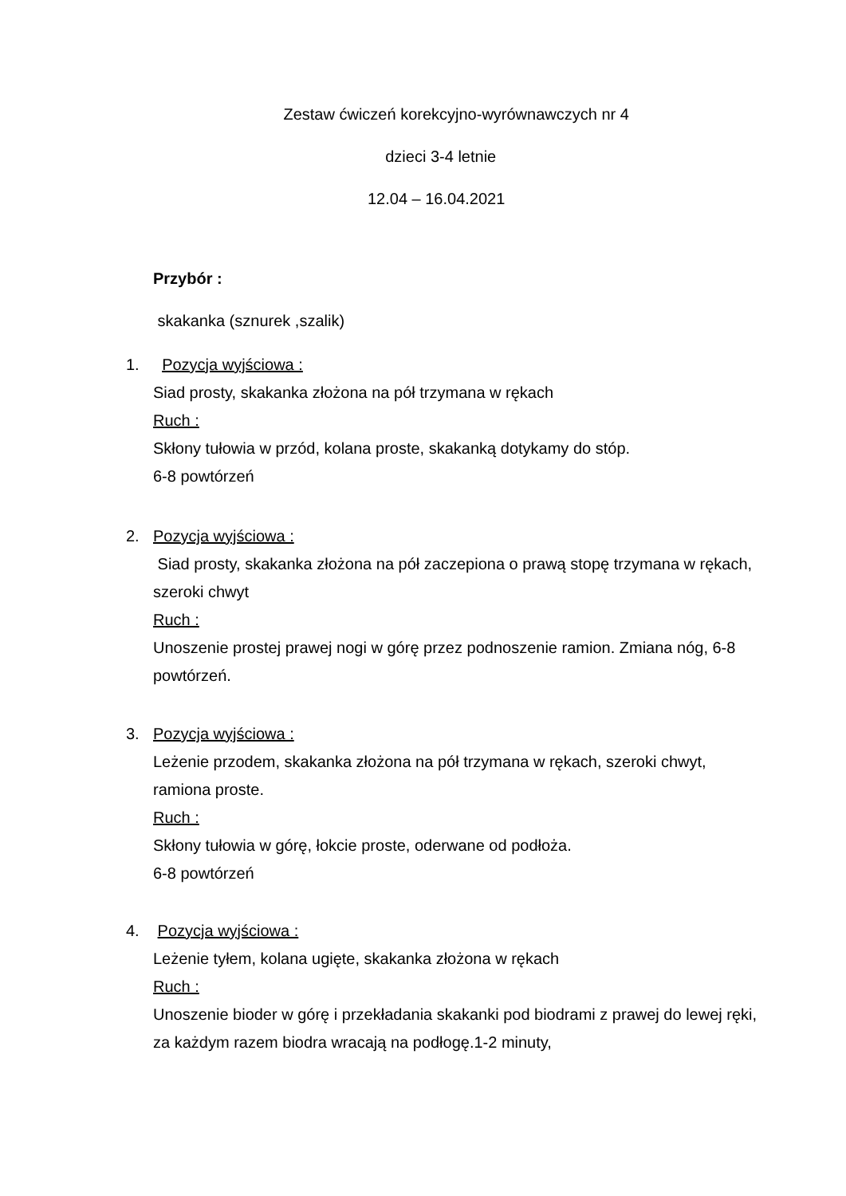Zestaw ćwiczeń korekcyjno-wyrównawczych nr 4
dzieci 3-4 letnie
12.04 – 16.04.2021
Przybór :
skakanka (sznurek ,szalik)
1.
Pozycja wyjściowa :
Siad prosty, skakanka złożona na pół trzymana w rękach
Ruch :
Skłony tułowia w przód, kolana proste, skakanką dotykamy do stóp.
6-8 powtórzeń
2.
Pozycja wyjściowa :
Siad prosty, skakanka złożona na pół zaczepiona o prawą stopę trzymana w rękach, szeroki chwyt
Ruch :
Unoszenie prostej prawej nogi w górę przez podnoszenie ramion. Zmiana nóg, 6-8 powtórzeń.
3.
Pozycja wyjściowa :
Leżenie przodem, skakanka złożona na pół trzymana w rękach, szeroki chwyt, ramiona proste.
Ruch :
Skłony tułowia w górę, łokcie proste, oderwane od podłoża.
6-8 powtórzeń
4.
Pozycja wyjściowa :
Leżenie tyłem, kolana ugięte, skakanka złożona w rękach
Ruch :
Unoszenie bioder w górę i przekładania skakanki pod biodrami z prawej do lewej ręki, za każdym razem biodra wracają na podłogę.1-2 minuty,